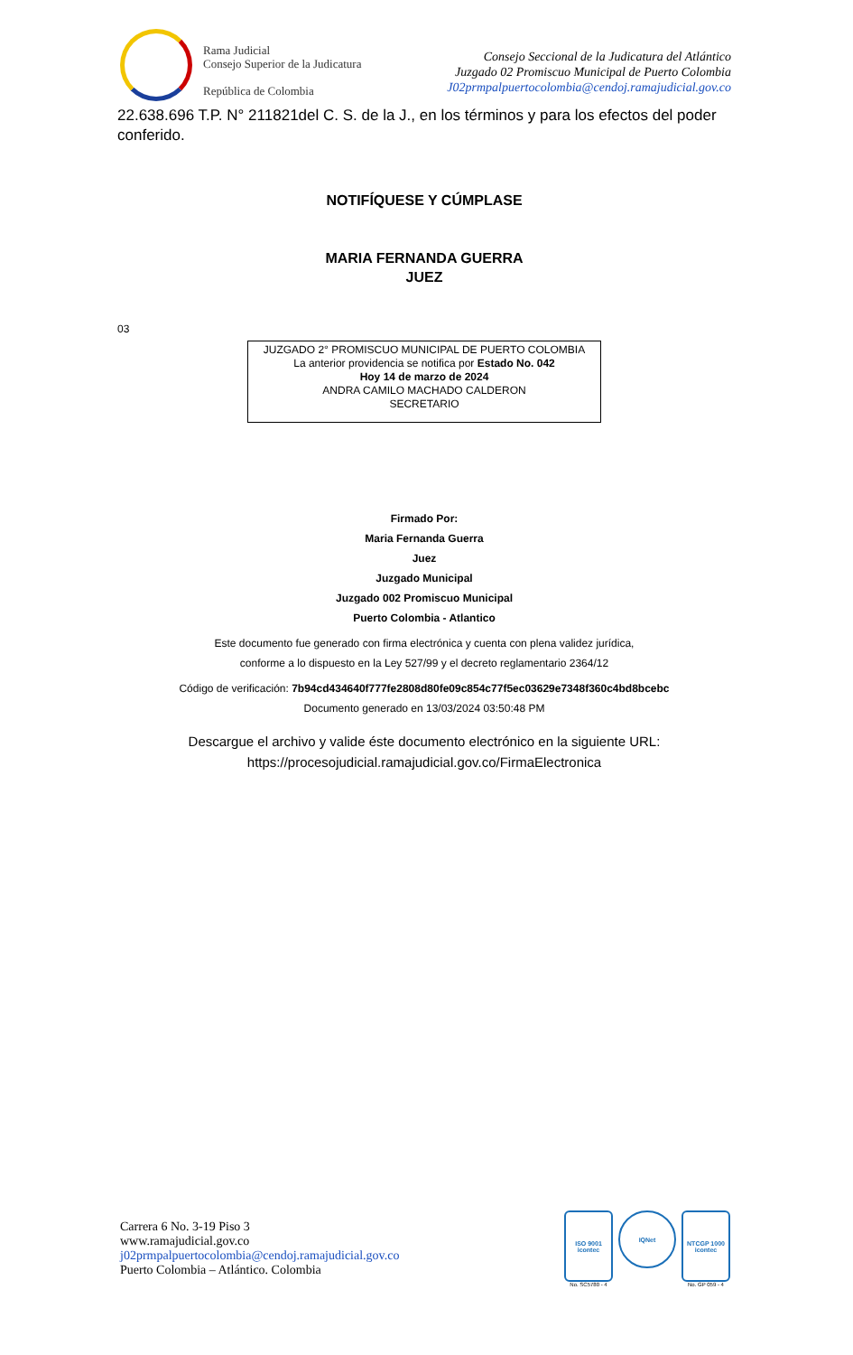Rama Judicial
Consejo Superior de la Judicatura
República de Colombia
Consejo Seccional de la Judicatura del Atlántico
Juzgado 02 Promiscuo Municipal de Puerto Colombia
J02prmpalpuertocolombia@cendoj.ramajudicial.gov.co
22.638.696 T.P. N° 211821del C. S. de la J., en los términos y para los efectos del poder conferido.
NOTIFÍQUESE Y CÚMPLASE
MARIA FERNANDA GUERRA
JUEZ
03
JUZGADO 2° PROMISCUO MUNICIPAL DE PUERTO COLOMBIA
La anterior providencia se notifica por Estado No. 042
Hoy 14 de marzo de 2024
ANDRA CAMILO MACHADO CALDERON
SECRETARIO
Firmado Por:
Maria Fernanda Guerra
Juez
Juzgado Municipal
Juzgado 002 Promiscuo Municipal
Puerto Colombia - Atlantico
Este documento fue generado con firma electrónica y cuenta con plena validez jurídica,
conforme a lo dispuesto en la Ley 527/99 y el decreto reglamentario 2364/12
Código de verificación: 7b94cd434640f777fe2808d80fe09c854c77f5ec03629e7348f360c4bd8bcebc
Documento generado en 13/03/2024 03:50:48 PM
Descargue el archivo y valide éste documento electrónico en la siguiente URL:
https://procesojudicial.ramajudicial.gov.co/FirmaElectronica
Carrera 6 No. 3-19 Piso 3
www.ramajudicial.gov.co
j02prmpalpuertocolombia@cendoj.ramajudicial.gov.co
Puerto Colombia – Atlántico. Colombia
ISO 9001
icontec
No. SC5780 - 4
IQNet
NTCGP 1000
icontec
No. GP 059 - 4